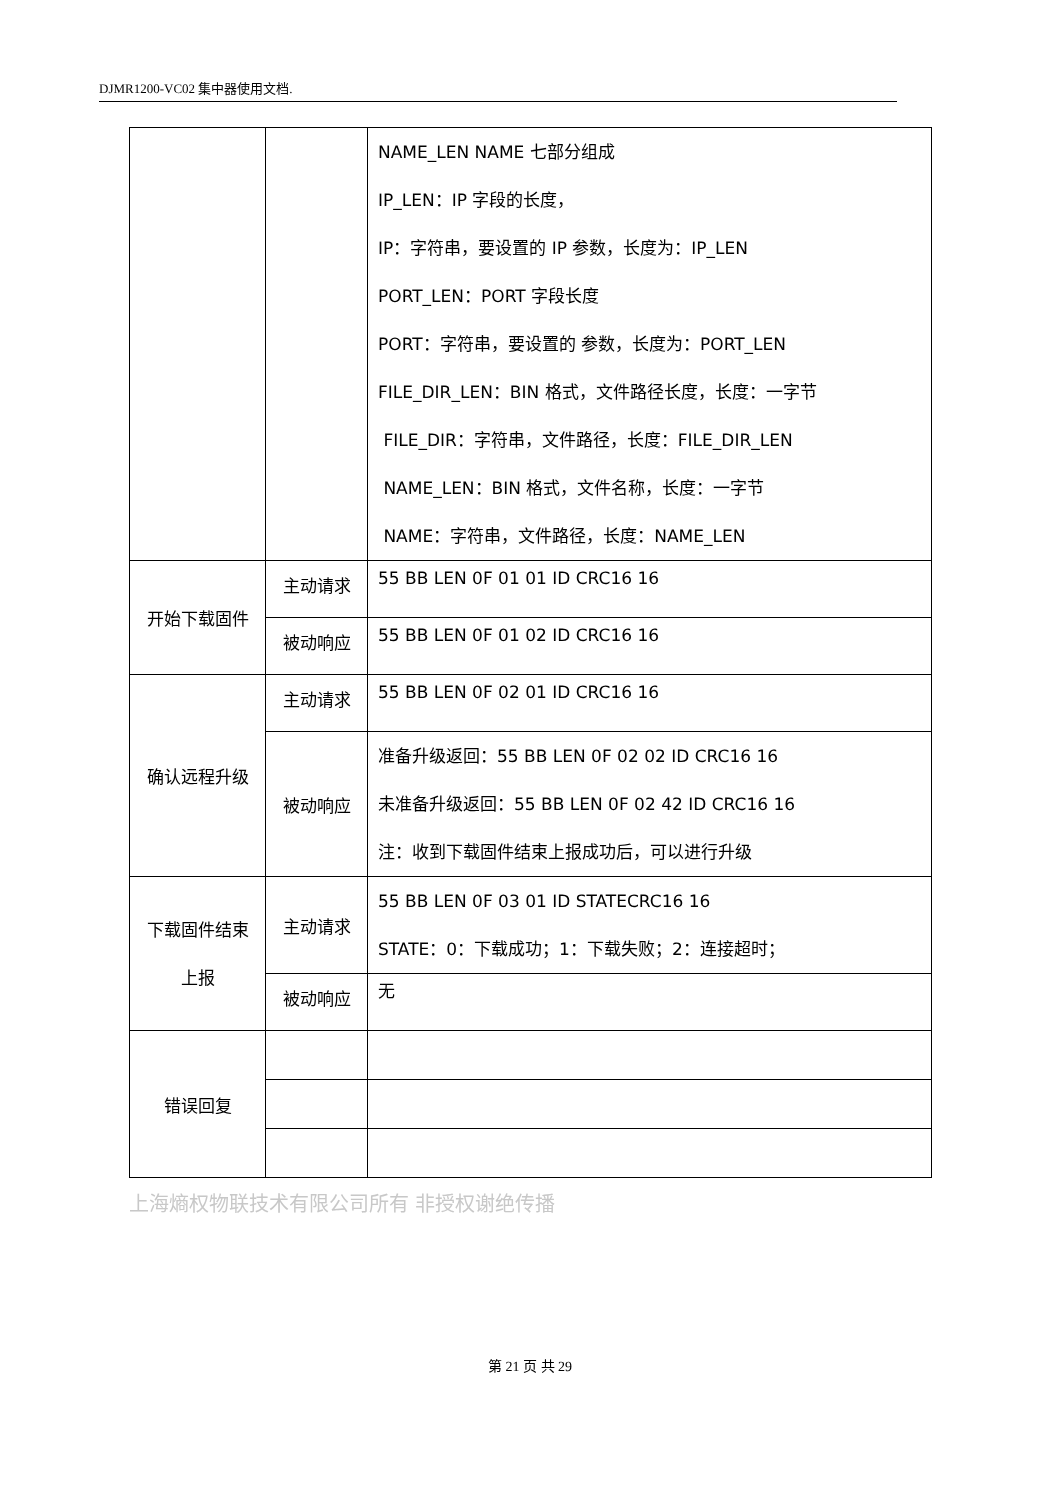DJMR1200-VC02 集中器使用文档.
| | | NAME_LEN NAME 七部分组成 IP_LEN：IP 字段的长度， IP：字符串，要设置的 IP 参数，长度为：IP_LEN PORT_LEN：PORT 字段长度 PORT：字符串，要设置的 参数，长度为：PORT_LEN FILE_DIR_LEN：BIN 格式，文件路径长度，长度：一字节 FILE_DIR：字符串，文件路径，长度：FILE_DIR_LEN NAME_LEN：BIN 格式，文件名称，长度：一字节 NAME：字符串，文件路径，长度：NAME_LEN |
| 开始下载固件 | 主动请求 | 55 BB LEN 0F 01 01 ID CRC16 16 |
| | 被动响应 | 55 BB LEN 0F 01 02 ID CRC16 16 |
| 确认远程升级 | 主动请求 | 55 BB LEN 0F 02 01 ID CRC16 16 |
| | 被动响应 | 准备升级返回：55 BB LEN 0F 02 02 ID CRC16 16 未准备升级返回：55 BB LEN 0F 02 42 ID CRC16 16 注：收到下载固件结束上报成功后，可以进行升级 |
| 下载固件结束 上报 | 主动请求 | 55 BB LEN 0F 03 01 ID STATECRC16 16 STATE：0：下载成功；1：下载失败；2：连接超时； |
| | 被动响应 | 无 |
| 错误回复 | | |
上海熵权物联技术有限公司所有 非授权谢绝传播
第 21 页 共 29